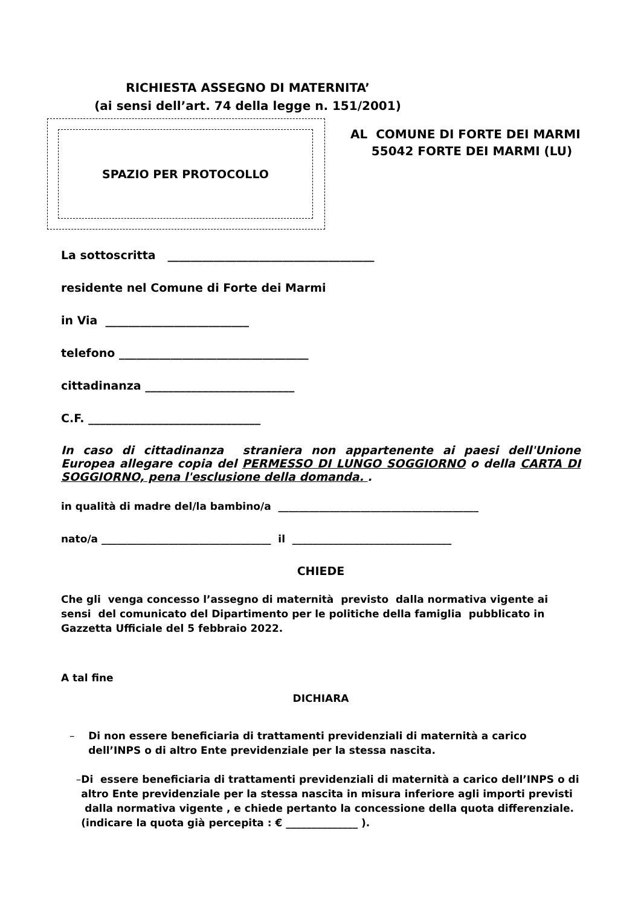RICHIESTA ASSEGNO DI MATERNITA’
(ai sensi dell’art. 74 della legge n. 151/2001)
SPAZIO PER PROTOCOLLO
AL COMUNE DI FORTE DEI MARMI
55042 FORTE DEI MARMI (LU)
La sottoscritta ____________________________________
residente nel Comune di Forte dei Marmi
in Via _________________________
telefono _________________________________
cittadinanza __________________________
C.F. ______________________________
In caso di cittadinanza straniera non appartenente ai paesi dell'Unione Europea allegare copia del PERMESSO DI LUNGO SOGGIORNO o della CARTA DI SOGGIORNO, pena l'esclusione della domanda. .
in qualità di madre del/la bambino/a _______________________________________
nato/a _________________________________ il _______________________________
CHIEDE
Che gli venga concesso l’assegno di maternità previsto dalla normativa vigente ai sensi del comunicato del Dipartimento per le politiche della famiglia pubblicato in Gazzetta Ufficiale del 5 febbraio 2022.
A tal fine
DICHIARA
– Di non essere beneficiaria di trattamenti previdenziali di maternità a carico dell’INPS o di altro Ente previdenziale per la stessa nascita.
– Di essere beneficiaria di trattamenti previdenziali di maternità a carico dell’INPS o di altro Ente previdenziale per la stessa nascita in misura inferiore agli importi previsti dalla normativa vigente , e chiede pertanto la concessione della quota differenziale.
(indicare la quota già percepita : € ______________ ).